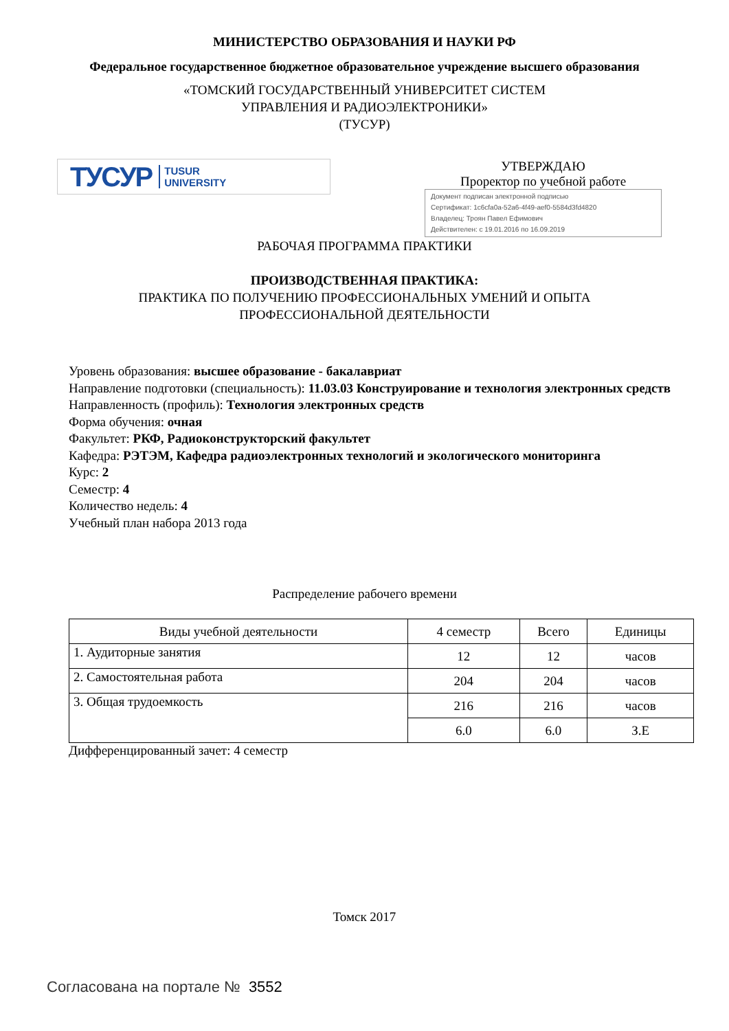МИНИСТЕРСТВО ОБРАЗОВАНИЯ И НАУКИ РФ
Федеральное государственное бюджетное образовательное учреждение высшего образования
«ТОМСКИЙ ГОСУДАРСТВЕННЫЙ УНИВЕРСИТЕТ СИСТЕМ
УПРАВЛЕНИЯ И РАДИОЭЛЕКТРОНИКИ»
(ТУСУР)
ТУСУР TUSUR
UNIVERSITY
УТВЕРЖДАЮ
Проректор по учебной работе
Документ подписан электронной подписью
Сертификат: 1c6cfa0a-52a6-4f49-aef0-5584d3fd4820
Владелец: Троян Павел Ефимович
Действителен: с 19.01.2016 по 16.09.2019
РАБОЧАЯ ПРОГРАММА ПРАКТИКИ
ПРОИЗВОДСТВЕННАЯ ПРАКТИКА:
ПРАКТИКА ПО ПОЛУЧЕНИЮ ПРОФЕССИОНАЛЬНЫХ УМЕНИЙ И ОПЫТА
ПРОФЕССИОНАЛЬНОЙ ДЕЯТЕЛЬНОСТИ
Уровень образования: высшее образование - бакалавриат
Направление подготовки (специальность): 11.03.03 Конструирование и технология электронных средств
Направленность (профиль): Технология электронных средств
Форма обучения: очная
Факультет: РКФ, Радиоконструкторский факультет
Кафедра: РЭТЭМ, Кафедра радиоэлектронных технологий и экологического мониторинга
Курс: 2
Семестр: 4
Количество недель: 4
Учебный план набора 2013 года
Распределение рабочего времени
| Виды учебной деятельности | 4 семестр | Всего | Единицы |
| --- | --- | --- | --- |
| 1. Аудиторные занятия | 12 | 12 | часов |
| 2. Самостоятельная работа | 204 | 204 | часов |
| 3. Общая трудоемкость | 216 | 216 | часов |
| | 6.0 | 6.0 | З.Е |
Дифференцированный зачет: 4 семестр
Томск 2017
Согласована на портале № 3552